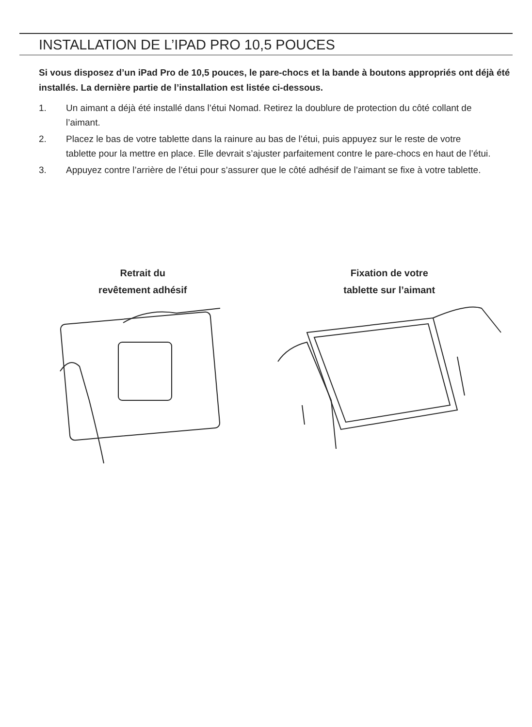INSTALLATION DE L’IPAD PRO 10,5 POUCES
Si vous disposez d’un iPad Pro de 10,5 pouces, le pare-chocs et la bande à boutons appropriés ont déjà été installés. La dernière partie de l’installation est listée ci-dessous.
1. Un aimant a déjà été installé dans l’étui Nomad. Retirez la doublure de protection du côté collant de l’aimant.
2. Placez le bas de votre tablette dans la rainure au bas de l’étui, puis appuyez sur le reste de votre tablette pour la mettre en place. Elle devrait s’ajuster parfaitement contre le pare-chocs en haut de l’étui.
3. Appuyez contre l’arrière de l’étui pour s’assurer que le côté adhésif de l’aimant se fixe à votre tablette.
Retrait du
revêtement adhésif
Fixation de votre
tablette sur l’aimant